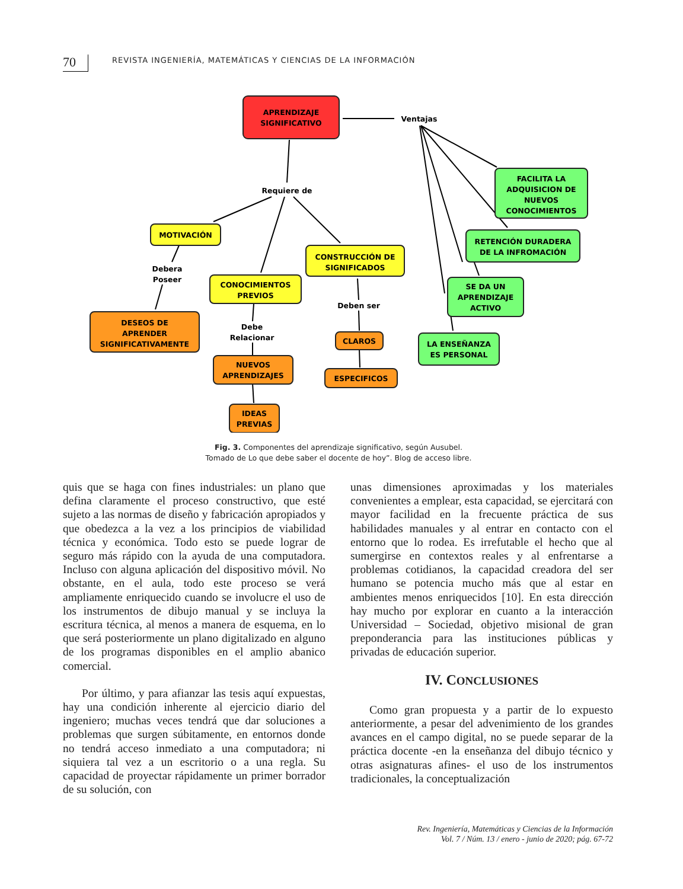70
REVISTA INGENIERÍA, MATEMÁTICAS Y CIENCIAS DE LA INFORMACIÓN
APRENDIZAJE
SIGNIFICATIVO
Ventajas
Requiere de
MOTIVACIÓN
Debera
Poseer
CONOCIMIENTOS
PREVIOS
CONSTRUCCIÓN DE
SIGNIFICADOS
Deben ser
DESEOS DE
APRENDER
SIGNIFICATIVAMENTE
Debe
Relacionar
NUEVOS
APRENDIZAJES
IDEAS
PREVIAS
CLAROS
ESPECIFICOS
FACILITA LA
ADQUISICION DE
NUEVOS
CONOCIMIENTOS
RETENCIÓN DURADERA
DE LA INFROMACIÓN
SE DA UN
APRENDIZAJE
ACTIVO
LA ENSEÑANZA
ES PERSONAL
Fig. 3. Componentes del aprendizaje significativo, según Ausubel.
Tomado de Lo que debe saber el docente de hoy”. Blog de acceso libre.
quis que se haga con fines industriales: un plano que defina claramente el proceso constructivo, que esté sujeto a las normas de diseño y fabricación apropiados y que obedezca a la vez a los principios de viabilidad técnica y económica. Todo esto se puede lograr de seguro más rápido con la ayuda de una computadora. Incluso con alguna aplicación del dispositivo móvil. No obstante, en el aula, todo este proceso se verá ampliamente enriquecido cuando se involucre el uso de los instrumentos de dibujo manual y se incluya la escritura técnica, al menos a manera de esquema, en lo que será posteriormente un plano digitalizado en alguno de los programas disponibles en el amplio abanico comercial.
Por último, y para afianzar las tesis aquí expuestas, hay una condición inherente al ejercicio diario del ingeniero; muchas veces tendrá que dar soluciones a problemas que surgen súbitamente, en entornos donde no tendrá acceso inmediato a una computadora; ni siquiera tal vez a un escritorio o a una regla. Su capacidad de proyectar rápidamente un primer borrador de su solución, con
unas dimensiones aproximadas y los materiales convenientes a emplear, esta capacidad, se ejercitará con mayor facilidad en la frecuente práctica de sus habilidades manuales y al entrar en contacto con el entorno que lo rodea. Es irrefutable el hecho que al sumergirse en contextos reales y al enfrentarse a problemas cotidianos, la capacidad creadora del ser humano se potencia mucho más que al estar en ambientes menos enriquecidos [10]. En esta dirección hay mucho por explorar en cuanto a la interacción Universidad – Sociedad, objetivo misional de gran preponderancia para las instituciones públicas y privadas de educación superior.
IV. CONCLUSIONES
Como gran propuesta y a partir de lo expuesto anteriormente, a pesar del advenimiento de los grandes avances en el campo digital, no se puede separar de la práctica docente -en la enseñanza del dibujo técnico y otras asignaturas afines- el uso de los instrumentos tradicionales, la conceptualización
Rev. Ingeniería, Matemáticas y Ciencias de la Información
Vol. 7 / Núm. 13 / enero - junio de 2020; pág. 67-72